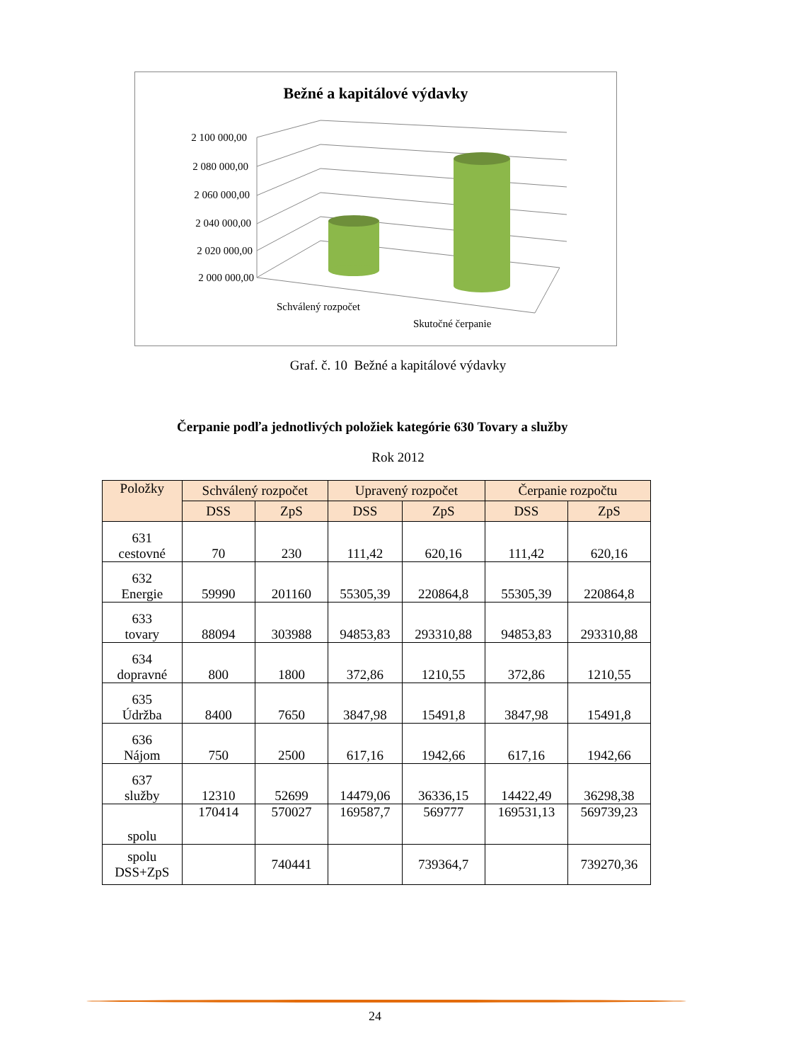Bežné a kapitálové výdavky
2 100 000,00
2 080 000,00
2 060 000,00
2 040 000,00
2 020 000,00
2 000 000,00
Schválený rozpočet
Skutočné čerpanie
Graf. č. 10 Bežné a kapitálové výdavky
Čerpanie podľa jednotlivých položiek kategórie 630 Tovary a služby
Rok 2012
| Položky | Schválený rozpočet | | Upravený rozpočet | | Čerpanie rozpočtu | |
| --- | --- | --- | --- | --- | --- | --- |
| | DSS | ZpS | DSS | ZpS | DSS | ZpS |
| 631 cestovné | 70 | 230 | 111,42 | 620,16 | 111,42 | 620,16 |
| 632 Energie | 59990 | 201160 | 55305,39 | 220864,8 | 55305,39 | 220864,8 |
| 633 tovary | 88094 | 303988 | 94853,83 | 293310,88 | 94853,83 | 293310,88 |
| 634 dopravné | 800 | 1800 | 372,86 | 1210,55 | 372,86 | 1210,55 |
| 635 Údržba | 8400 | 7650 | 3847,98 | 15491,8 | 3847,98 | 15491,8 |
| 636 Nájom | 750 | 2500 | 617,16 | 1942,66 | 617,16 | 1942,66 |
| 637 služby | 12310 | 52699 | 14479,06 | 36336,15 | 14422,49 | 36298,38 |
| spolu | 170414 | 570027 | 169587,7 | 569777 | 169531,13 | 569739,23 |
| spolu DSS+ZpS | | 740441 | | 739364,7 | | 739270,36 |
24